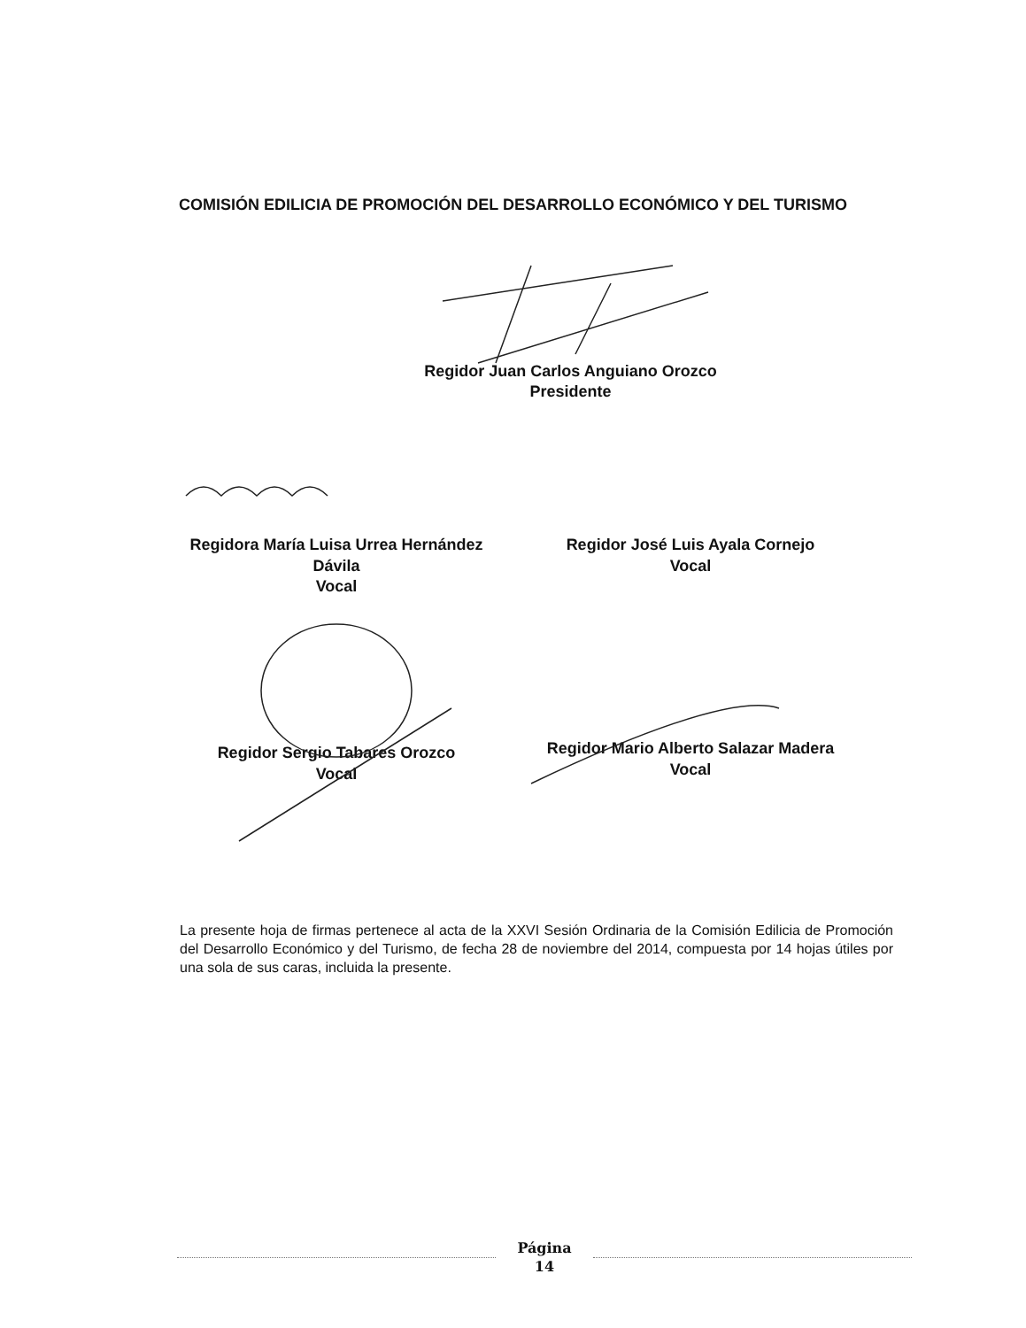COMISIÓN EDILICIA DE PROMOCIÓN DEL DESARROLLO ECONÓMICO Y DEL TURISMO
Regidor Juan Carlos Anguiano Orozco
Presidente
Regidora María Luisa Urrea Hernández
Dávila
Vocal
Regidor José Luis Ayala Cornejo
Vocal
Regidor Sergio Tabares Orozco
Vocal
Regidor Mario Alberto Salazar Madera
Vocal
La presente hoja de firmas pertenece al acta de la XXVI Sesión Ordinaria de la Comisión Edilicia de Promoción del Desarrollo Económico y del Turismo, de fecha 28 de noviembre del 2014, compuesta por 14 hojas útiles por una sola de sus caras, incluida la presente.
Página
14